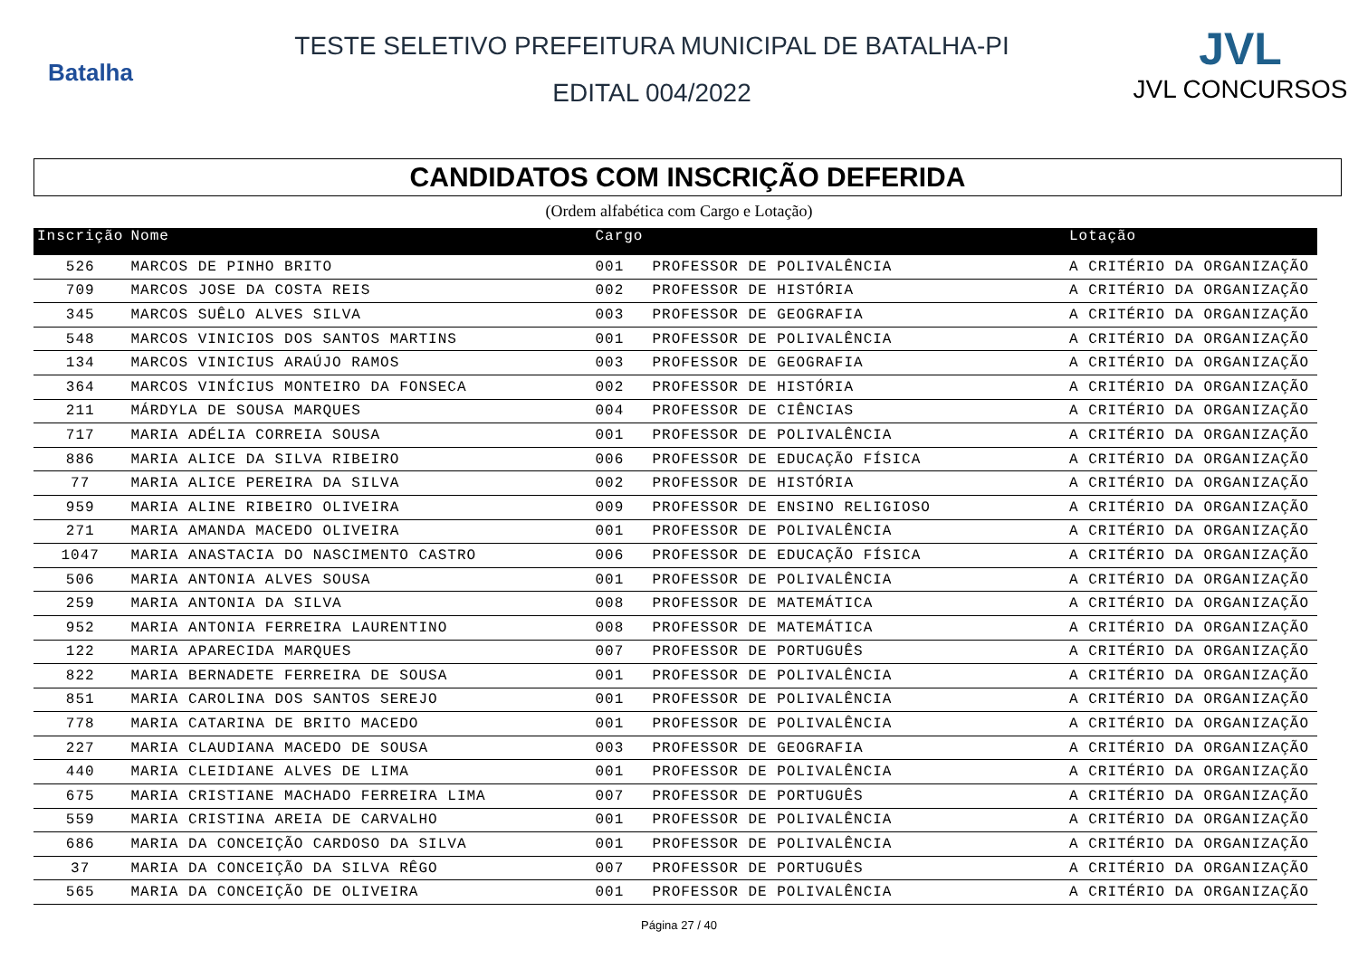Batalha
TESTE SELETIVO PREFEITURA MUNICIPAL DE BATALHA-PI
EDITAL 004/2022
JVL
JVL CONCURSOS
CANDIDATOS COM INSCRIÇÃO DEFERIDA
(Ordem alfabética com Cargo e Lotação)
| Inscrição | Nome | Cargo | | Lotação |
| --- | --- | --- | --- | --- |
| 526 | MARCOS DE PINHO BRITO | 001 | PROFESSOR DE POLIVALÊNCIA | A CRITÉRIO DA ORGANIZAÇÃO |
| 709 | MARCOS JOSE DA COSTA REIS | 002 | PROFESSOR DE HISTÓRIA | A CRITÉRIO DA ORGANIZAÇÃO |
| 345 | MARCOS SUÊLO ALVES SILVA | 003 | PROFESSOR DE GEOGRAFIA | A CRITÉRIO DA ORGANIZAÇÃO |
| 548 | MARCOS VINICIOS DOS SANTOS MARTINS | 001 | PROFESSOR DE POLIVALÊNCIA | A CRITÉRIO DA ORGANIZAÇÃO |
| 134 | MARCOS VINICIUS ARAÚJO RAMOS | 003 | PROFESSOR DE GEOGRAFIA | A CRITÉRIO DA ORGANIZAÇÃO |
| 364 | MARCOS VINÍCIUS MONTEIRO DA FONSECA | 002 | PROFESSOR DE HISTÓRIA | A CRITÉRIO DA ORGANIZAÇÃO |
| 211 | MÁRDYLA DE SOUSA MARQUES | 004 | PROFESSOR DE CIÊNCIAS | A CRITÉRIO DA ORGANIZAÇÃO |
| 717 | MARIA ADÉLIA CORREIA SOUSA | 001 | PROFESSOR DE POLIVALÊNCIA | A CRITÉRIO DA ORGANIZAÇÃO |
| 886 | MARIA ALICE DA SILVA RIBEIRO | 006 | PROFESSOR DE EDUCAÇÃO FÍSICA | A CRITÉRIO DA ORGANIZAÇÃO |
| 77 | MARIA ALICE PEREIRA DA SILVA | 002 | PROFESSOR DE HISTÓRIA | A CRITÉRIO DA ORGANIZAÇÃO |
| 959 | MARIA ALINE RIBEIRO OLIVEIRA | 009 | PROFESSOR DE ENSINO RELIGIOSO | A CRITÉRIO DA ORGANIZAÇÃO |
| 271 | MARIA AMANDA MACEDO OLIVEIRA | 001 | PROFESSOR DE POLIVALÊNCIA | A CRITÉRIO DA ORGANIZAÇÃO |
| 1047 | MARIA ANASTACIA DO NASCIMENTO CASTRO | 006 | PROFESSOR DE EDUCAÇÃO FÍSICA | A CRITÉRIO DA ORGANIZAÇÃO |
| 506 | MARIA ANTONIA ALVES SOUSA | 001 | PROFESSOR DE POLIVALÊNCIA | A CRITÉRIO DA ORGANIZAÇÃO |
| 259 | MARIA ANTONIA DA SILVA | 008 | PROFESSOR DE MATEMÁTICA | A CRITÉRIO DA ORGANIZAÇÃO |
| 952 | MARIA ANTONIA FERREIRA LAURENTINO | 008 | PROFESSOR DE MATEMÁTICA | A CRITÉRIO DA ORGANIZAÇÃO |
| 122 | MARIA APARECIDA MARQUES | 007 | PROFESSOR DE PORTUGUÊS | A CRITÉRIO DA ORGANIZAÇÃO |
| 822 | MARIA BERNADETE FERREIRA DE SOUSA | 001 | PROFESSOR DE POLIVALÊNCIA | A CRITÉRIO DA ORGANIZAÇÃO |
| 851 | MARIA CAROLINA DOS SANTOS SEREJO | 001 | PROFESSOR DE POLIVALÊNCIA | A CRITÉRIO DA ORGANIZAÇÃO |
| 778 | MARIA CATARINA DE BRITO MACEDO | 001 | PROFESSOR DE POLIVALÊNCIA | A CRITÉRIO DA ORGANIZAÇÃO |
| 227 | MARIA CLAUDIANA MACEDO DE SOUSA | 003 | PROFESSOR DE GEOGRAFIA | A CRITÉRIO DA ORGANIZAÇÃO |
| 440 | MARIA CLEIDIANE ALVES DE LIMA | 001 | PROFESSOR DE POLIVALÊNCIA | A CRITÉRIO DA ORGANIZAÇÃO |
| 675 | MARIA CRISTIANE MACHADO FERREIRA LIMA | 007 | PROFESSOR DE PORTUGUÊS | A CRITÉRIO DA ORGANIZAÇÃO |
| 559 | MARIA CRISTINA AREIA DE CARVALHO | 001 | PROFESSOR DE POLIVALÊNCIA | A CRITÉRIO DA ORGANIZAÇÃO |
| 686 | MARIA DA CONCEIÇÃO CARDOSO DA SILVA | 001 | PROFESSOR DE POLIVALÊNCIA | A CRITÉRIO DA ORGANIZAÇÃO |
| 37 | MARIA DA CONCEIÇÃO DA SILVA RÊGO | 007 | PROFESSOR DE PORTUGUÊS | A CRITÉRIO DA ORGANIZAÇÃO |
| 565 | MARIA DA CONCEIÇÃO DE OLIVEIRA | 001 | PROFESSOR DE POLIVALÊNCIA | A CRITÉRIO DA ORGANIZAÇÃO |
Página 27 / 40